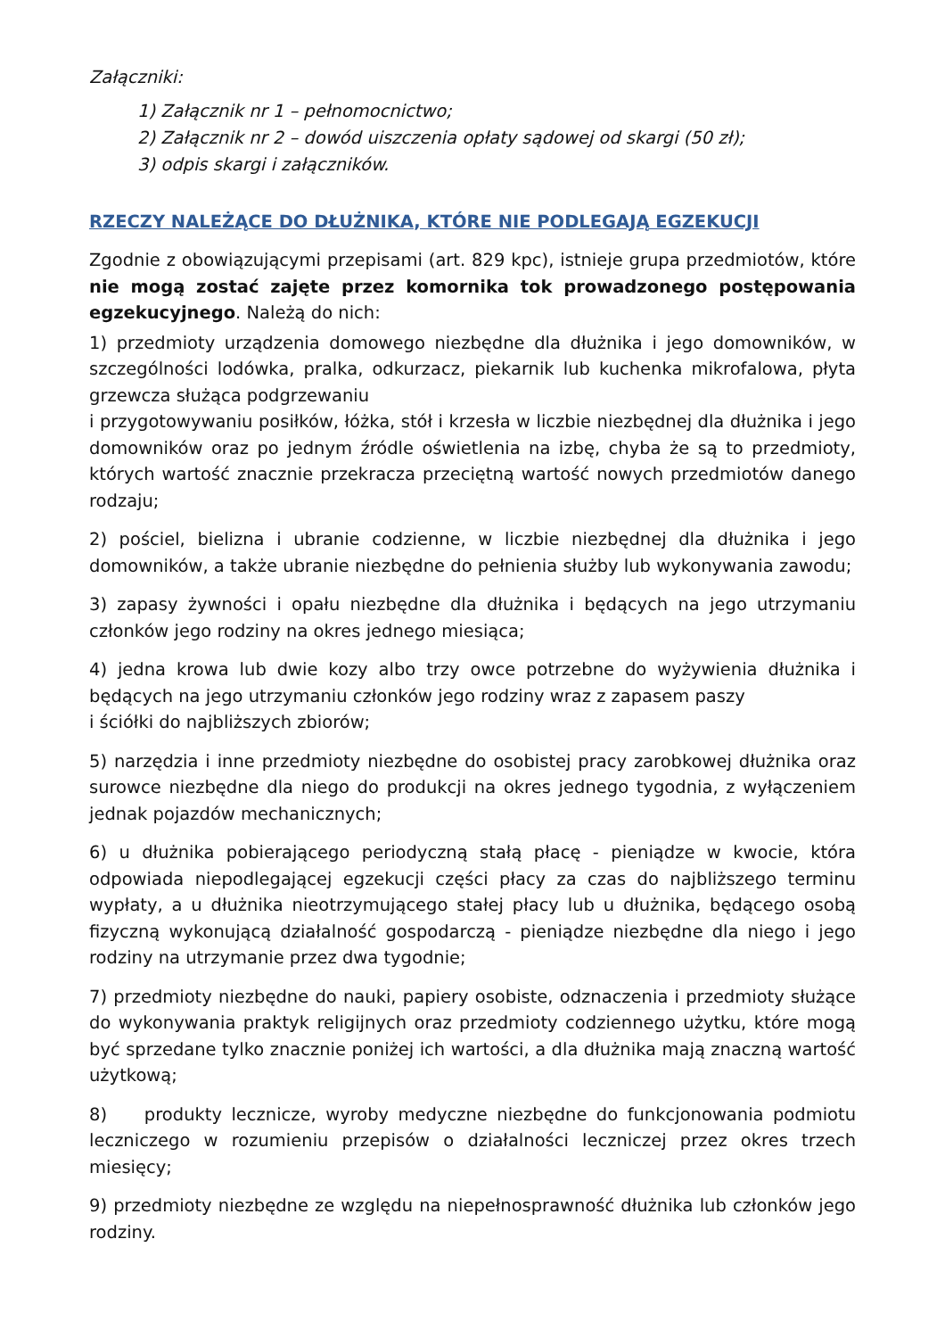Załączniki:
1) Załącznik nr 1 – pełnomocnictwo;
2) Załącznik nr 2 – dowód uiszczenia opłaty sądowej od skargi (50 zł);
3) odpis skargi i załączników.
RZECZY NALEŻĄCE DO DŁUŻNIKA, KTÓRE NIE PODLEGAJĄ EGZEKUCJI
Zgodnie z obowiązującymi przepisami (art. 829 kpc), istnieje grupa przedmiotów, które nie mogą zostać zajęte przez komornika tok prowadzonego postępowania egzekucyjnego. Należą do nich:
1) przedmioty urządzenia domowego niezbędne dla dłużnika i jego domowników, w szczególności lodówka, pralka, odkurzacz, piekarnik lub kuchenka mikrofalowa, płyta grzewcza służąca podgrzewaniu
i przygotowywaniu posiłków, łóżka, stół i krzesła w liczbie niezbędnej dla dłużnika i jego domowników oraz po jednym źródle oświetlenia na izbę, chyba że są to przedmioty, których wartość znacznie przekracza przeciętną wartość nowych przedmiotów danego rodzaju;
2) pościel, bielizna i ubranie codzienne, w liczbie niezbędnej dla dłużnika i jego domowników, a także ubranie niezbędne do pełnienia służby lub wykonywania zawodu;
3) zapasy żywności i opału niezbędne dla dłużnika i będących na jego utrzymaniu członków jego rodziny na okres jednego miesiąca;
4) jedna krowa lub dwie kozy albo trzy owce potrzebne do wyżywienia dłużnika i będących na jego utrzymaniu członków jego rodziny wraz z zapasem paszy
i ściółki do najbliższych zbiorów;
5) narzędzia i inne przedmioty niezbędne do osobistej pracy zarobkowej dłużnika oraz surowce niezbędne dla niego do produkcji na okres jednego tygodnia, z wyłączeniem jednak pojazdów mechanicznych;
6) u dłużnika pobierającego periodyczną stałą płacę - pieniądze w kwocie, która odpowiada niepodlegającej egzekucji części płacy za czas do najbliższego terminu wypłaty, a u dłużnika nieotrzymującego stałej płacy lub u dłużnika, będącego osobą fizyczną wykonującą działalność gospodarczą - pieniądze niezbędne dla niego i jego rodziny na utrzymanie przez dwa tygodnie;
7) przedmioty niezbędne do nauki, papiery osobiste, odznaczenia i przedmioty służące do wykonywania praktyk religijnych oraz przedmioty codziennego użytku, które mogą być sprzedane tylko znacznie poniżej ich wartości, a dla dłużnika mają znaczną wartość użytkową;
8) produkty lecznicze, wyroby medyczne niezbędne do funkcjonowania podmiotu leczniczego w rozumieniu przepisów o działalności leczniczej przez okres trzech miesięcy;
9) przedmioty niezbędne ze względu na niepełnosprawność dłużnika lub członków jego rodziny.